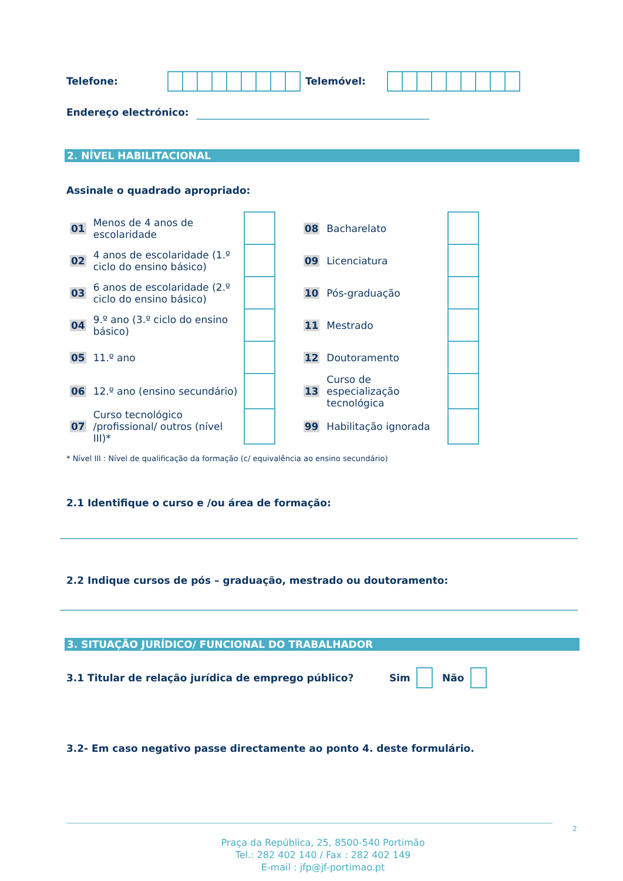Telefone: Telemóvel:
Endereço electrónico:
2. NÍVEL HABILITACIONAL
Assinale o quadrado apropriado:
| 01 | Menos de 4 anos de escolaridade | | | 08 | Bacharelato | |
| 02 | 4 anos de escolaridade (1.º ciclo do ensino básico) | | | 09 | Licenciatura | |
| 03 | 6 anos de escolaridade (2.º ciclo do ensino básico) | | | 10 | Pós-graduação | |
| 04 | 9.º ano (3.º ciclo do ensino básico) | | | 11 | Mestrado | |
| 05 | 11.º ano | | | 12 | Doutoramento | |
| 06 | 12.º ano (ensino secundário) | | | 13 | Curso de especialização tecnológica | |
| 07 | Curso tecnológico /profissional/ outros (nível III)* | | | 99 | Habilitação ignorada | |
* Nível III : Nível de qualificação da formação (c/ equivalência ao ensino secundário)
2.1 Identifique o curso e /ou área de formação:
2.2 Indique cursos de pós – graduação, mestrado ou doutoramento:
3. SITUAÇÃO JURÍDICO/ FUNCIONAL DO TRABALHADOR
3.1 Titular de relação jurídica de emprego público? Sim Não
3.2- Em caso negativo passe directamente ao ponto 4. deste formulário.
2
Praça da República, 25, 8500-540 Portimão
Tel.: 282 402 140 / Fax : 282 402 149
E-mail : jfp@jf-portimao.pt